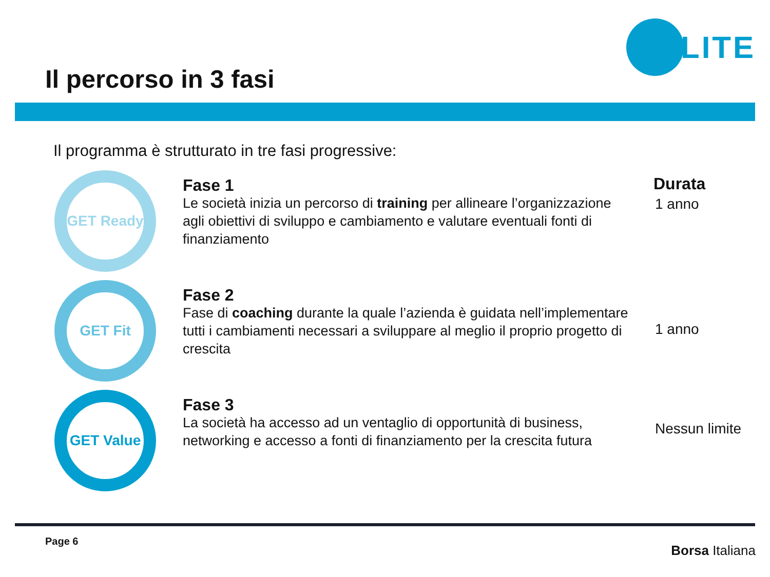Il percorso in 3 fasi
ELITE
Il programma è strutturato in tre fasi progressive:
Durata
GET Ready
Fase 1
Le società inizia un percorso di training per allineare l’organizzazione agli obiettivi di sviluppo e cambiamento e valutare eventuali fonti di finanziamento
1 anno
GET Fit
Fase 2
Fase di coaching durante la quale l’azienda è guidata nell’implementare tutti i cambiamenti necessari a sviluppare al meglio il proprio progetto di crescita
1 anno
GET Value
Fase 3
La società ha accesso ad un ventaglio di opportunità di business, networking e accesso a fonti di finanziamento per la crescita futura
Nessun limite
Page 6
Borsa Italiana